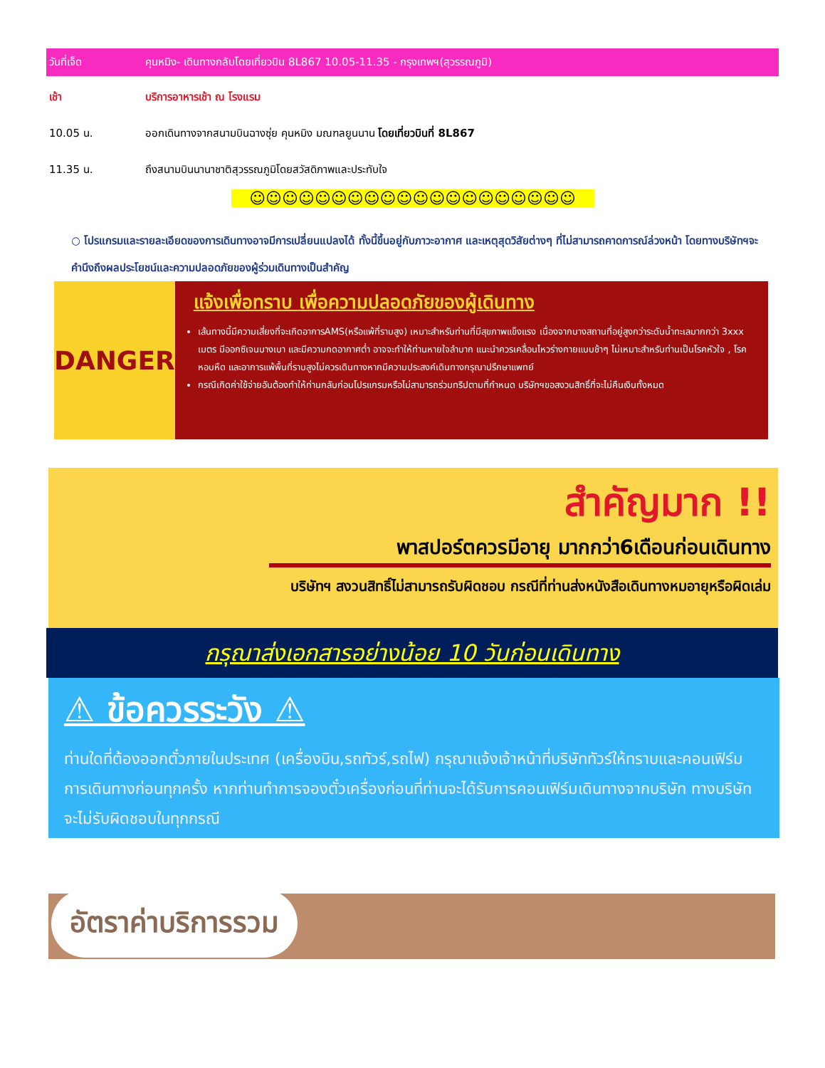วันที่เจ็ด คุนหมิง- เดินทางกลับโดยเที่ยวบิน 8L867 10.05-11.35 - กรุงเทพฯ(สุวรรณภูมิ)
เช้า บริการอาหารเช้า ณ โรงแรม
10.05 น. ออกเดินทางจากสนามบินฉางซุ่ย คุนหมิง มณฑลยูนนาน โดยเที่ยวบินที่ 8L867
11.35 น. ถึงสนามบินนานาชาติสุวรรณภูมิโดยสวัสดิภาพและประทับใจ
☺☺☺☺☺☺☺☺☺☺☺☺☺☺☺☺☺☺☺☺
○ โปรแกรมและรายละเอียดของการเดินทางอาจมีการเปลี่ยนแปลงได้ ทั้งนี้ขึ้นอยู่กับภาวะอากาศ และเหตุสุดวิสัยต่างๆ ที่ไม่สามารถคาดการณ์ล่วงหน้า โดยทางบริษัทฯจะคำนึงถึงผลประโยชน์และความปลอดภัยของผู้ร่วมเดินทางเป็นสำคัญ
DANGER
แจ้งเพื่อทราบ เพื่อความปลอดภัยของผู้เดินทาง
เส้นทางนี้มีความเสี่ยงที่จะเกิดอาการAMS(หรือแพ้ที่ราบสูง) เหมาะสำหรับท่านที่มีสุขภาพแข็งแรง เนื่องจากบางสถานที่อยู่สูงกว่าระดับน้ำทะเลมากกว่า 3xxx เมตร มีออกซิเจนบางเบา และมีความกดอากาศต่ำ อาจจะทำให้ท่านหายใจลำบาก แนะนำควรเคลื่อนไหวร่างกายแบบช้าๆ ไม่เหมาะสำหรับท่านเป็นโรคหัวใจ , โรคหอบหืด และอาการแพ้พื้นที่ราบสูงไม่ควรเดินทางหากมีความประสงค์เดินทางกรุณาปรึกษาแพทย์
กรณีเกิดค่าใช้จ่ายอันต้องทำให้ท่านกลับก่อนโปรแกรมหรือไม่สามารถร่วมทริปตามที่กำหนด บริษัทฯขอสงวนสิทธิ์ที่จะไม่คืนเงินทั้งหมด
สำคัญมาก !!
พาสปอร์ตควรมีอายุ มากกว่า6เดือนก่อนเดินทาง
บริษัทฯ สงวนสิทธิ์ไม่สามารถรับผิดชอบ กรณีที่ท่านส่งหนังสือเดินทางหมอายุหรือผิดเล่ม
กรุณาส่งเอกสารอย่างน้อย 10 วันก่อนเดินทาง
⚠ ข้อควรระวัง ⚠
ท่านใดที่ต้องออกตั๋วภายในประเทศ (เครื่องบิน,รถทัวร์,รถไฟ) กรุณาแจ้งเจ้าหน้าที่บริษัททัวร์ให้ทราบและคอนเฟิร์มการเดินทางก่อนทุกครั้ง หากท่านทำการจองตั๋วเครื่องก่อนที่ท่านจะได้รับการคอนเฟิร์มเดินทางจากบริษัท ทางบริษัทจะไม่รับผิดชอบในทุกกรณี
อัตราค่าบริการรวม